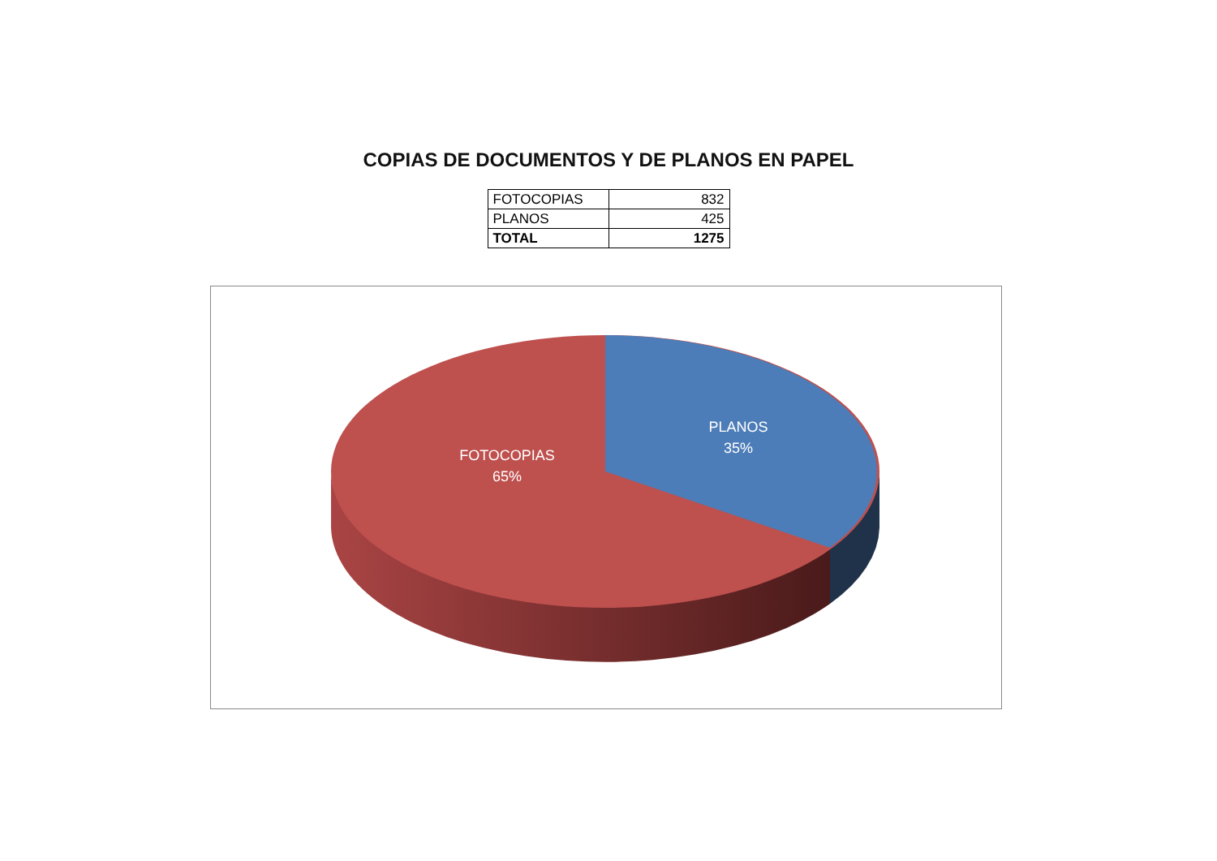COPIAS DE DOCUMENTOS Y DE PLANOS EN PAPEL
| FOTOCOPIAS | 832 |
| PLANOS | 425 |
| TOTAL | 1275 |
FOTOCOPIAS
65%
PLANOS
35%